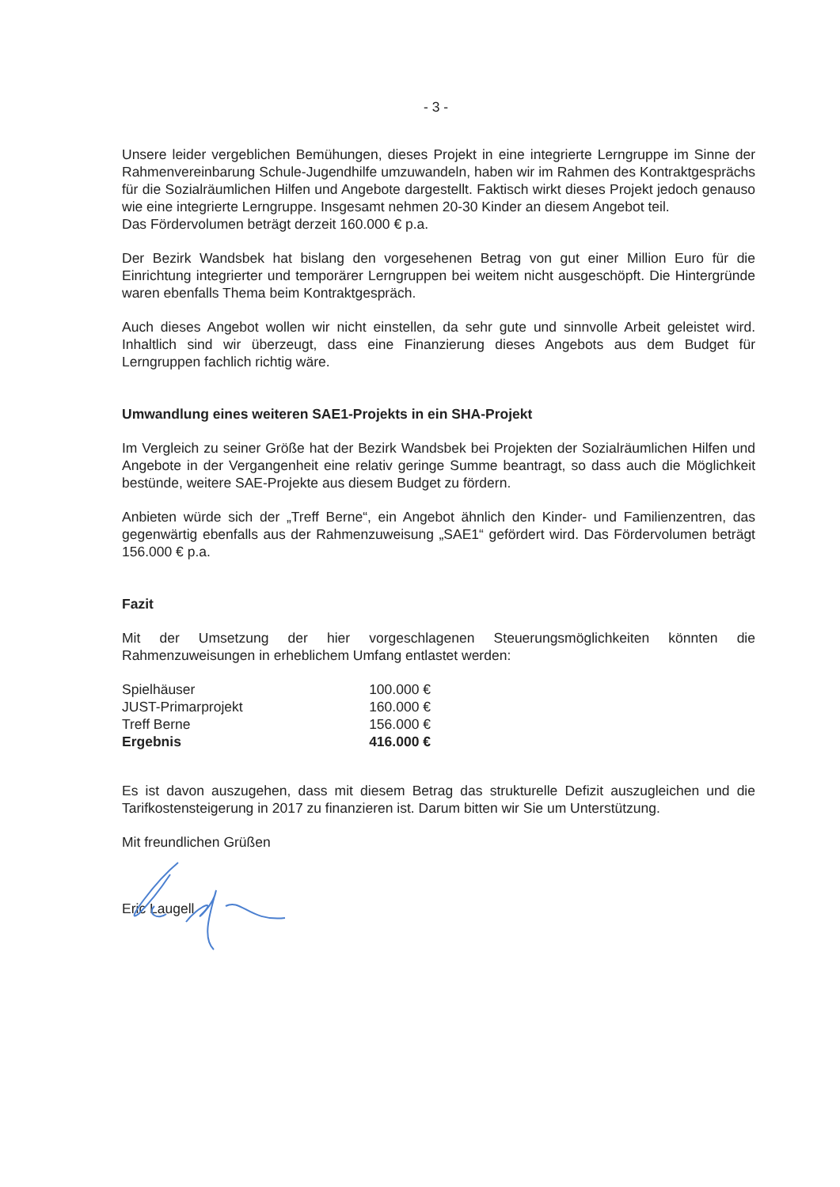- 3 -
Unsere leider vergeblichen Bemühungen, dieses Projekt in eine integrierte Lerngruppe im Sinne der Rahmenvereinbarung Schule-Jugendhilfe umzuwandeln, haben wir im Rahmen des Kontraktgesprächs für die Sozialräumlichen Hilfen und Angebote dargestellt. Faktisch wirkt dieses Projekt jedoch genauso wie eine integrierte Lerngruppe. Insgesamt nehmen 20-30 Kinder an diesem Angebot teil.
Das Fördervolumen beträgt derzeit 160.000 € p.a.
Der Bezirk Wandsbek hat bislang den vorgesehenen Betrag von gut einer Million Euro für die Einrichtung integrierter und temporärer Lerngruppen bei weitem nicht ausgeschöpft. Die Hintergründe waren ebenfalls Thema beim Kontraktgespräch.
Auch dieses Angebot wollen wir nicht einstellen, da sehr gute und sinnvolle Arbeit geleistet wird. Inhaltlich sind wir überzeugt, dass eine Finanzierung dieses Angebots aus dem Budget für Lerngruppen fachlich richtig wäre.
Umwandlung eines weiteren SAE1-Projekts in ein SHA-Projekt
Im Vergleich zu seiner Größe hat der Bezirk Wandsbek bei Projekten der Sozialräumlichen Hilfen und Angebote in der Vergangenheit eine relativ geringe Summe beantragt, so dass auch die Möglichkeit bestünde, weitere SAE-Projekte aus diesem Budget zu fördern.
Anbieten würde sich der „Treff Berne“, ein Angebot ähnlich den Kinder- und Familienzentren, das gegenwärtig ebenfalls aus der Rahmenzuweisung „SAE1“ gefördert wird. Das Fördervolumen beträgt 156.000 € p.a.
Fazit
Mit der Umsetzung der hier vorgeschlagenen Steuerungsmöglichkeiten könnten die Rahmenzuweisungen in erheblichem Umfang entlastet werden:
| Spielhäuser | 100.000 € |
| JUST-Primarprojekt | 160.000 € |
| Treff Berne | 156.000 € |
| Ergebnis | 416.000 € |
Es ist davon auszugehen, dass mit diesem Betrag das strukturelle Defizit auszugleichen und die Tarifkostensteigerung in 2017 zu finanzieren ist. Darum bitten wir Sie um Unterstützung.
Mit freundlichen Grüßen
Eric Laugell